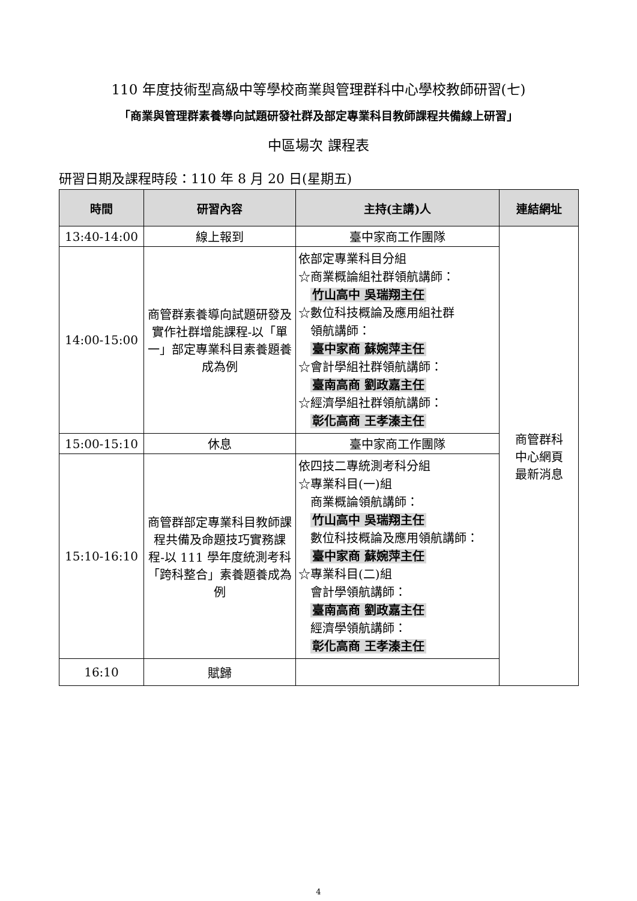110 年度技術型高級中等學校商業與管理群科中心學校教師研習(七)
「商業與管理群素養導向試題研發社群及部定專業科目教師課程共備線上研習」
中區場次 課程表
研習日期及課程時段：110 年 8 月 20 日(星期五)
| 時間 | 研習內容 | 主持(主講)人 | 連結網址 |
| --- | --- | --- | --- |
| 13:40-14:00 | 線上報到 | 臺中家商工作團隊 | 商管群科 中心網頁 最新消息 |
| 14:00-15:00 | 商管群素養導向試題研發及實作社群增能課程-以「單一」部定專業科目素養題養成為例 | 依部定專業科目分組 ☆商業概論組社群領航講師： 竹山高中 吳瑞翔主任 ☆數位科技概論及應用組社群 領航講師： 臺中家商 蘇婉萍主任 ☆會計學組社群領航講師： 臺南高商 劉政嘉主任 ☆經濟學組社群領航講師： 彰化高商 王孝溱主任 | |
| 15:00-15:10 | 休息 | 臺中家商工作團隊 | |
| 15:10-16:10 | 商管群部定專業科目教師課程共備及命題技巧實務課程-以 111 學年度統測考科「跨科整合」素養題養成為例 | 依四技二專統測考科分組 ☆專業科目(一)組 商業概論領航講師： 竹山高中 吳瑞翔主任 數位科技概論及應用領航講師： 臺中家商 蘇婉萍主任 ☆專業科目(二)組 會計學領航講師： 臺南高商 劉政嘉主任 經濟學領航講師： 彰化高商 王孝溱主任 | |
| 16:10 | 賦歸 | | |
4